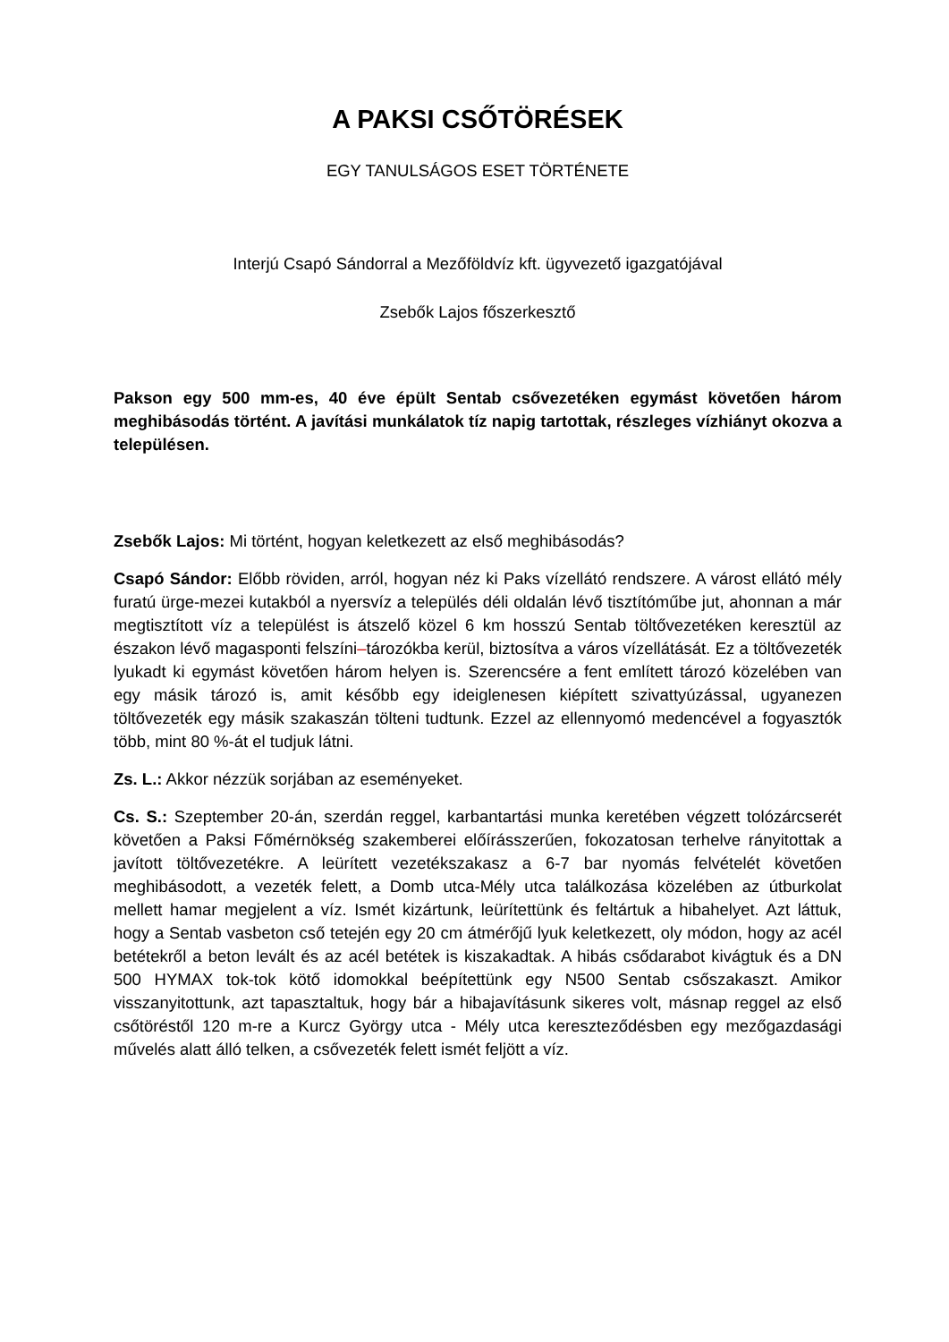A PAKSI CSŐTÖRÉSEK
EGY TANULSÁGOS ESET TÖRTÉNETE
Interjú Csapó Sándorral a Mezőföldvíz kft. ügyvezető igazgatójával
Zsebők Lajos főszerkesztő
Pakson egy 500 mm-es, 40 éve épült Sentab csővezetéken egymást követően három meghibásodás történt. A javítási munkálatok tíz napig tartottak, részleges vízhiányt okozva a településen.
Zsebők Lajos: Mi történt, hogyan keletkezett az első meghibásodás?
Csapó Sándor: Előbb röviden, arról, hogyan néz ki Paks vízellátó rendszere. A várost ellátó mély furatú ürge-mezei kutakból a nyersvíz a település déli oldalán lévő tisztítóműbe jut, ahonnan a már megtisztított víz a települést is átszelő közel 6 km hosszú Sentab töltővezetéken keresztül az északon lévő magasponti felszíni–tározókba kerül, biztosítva a város vízellátását. Ez a töltővezeték lyukadt ki egymást követően három helyen is. Szerencsére a fent említett tározó közelében van egy másik tározó is, amit később egy ideiglenesen kiépített szivattyúzással, ugyanezen töltővezeték egy másik szakaszán tölteni tudtunk. Ezzel az ellennyomó medencével a fogyasztók több, mint 80 %-át el tudjuk látni.
Zs. L.: Akkor nézzük sorjában az eseményeket.
Cs. S.: Szeptember 20-án, szerdán reggel, karbantartási munka keretében végzett tolózárcserét követően a Paksi Főmérnökség szakemberei előírásszerűen, fokozatosan terhelve rányitottak a javított töltővezetékre. A leürített vezetékszakasz a 6-7 bar nyomás felvételét követően meghibásodott, a vezeték felett, a Domb utca-Mély utca találkozása közelében az útburkolat mellett hamar megjelent a víz. Ismét kizártunk, leürítettünk és feltártuk a hibahelyet. Azt láttuk, hogy a Sentab vasbeton cső tetején egy 20 cm átmérőjű lyuk keletkezett, oly módon, hogy az acél betétekről a beton levált és az acél betétek is kiszakadtak. A hibás csődarabot kivágtuk és a DN 500 HYMAX tok-tok kötő idomokkal beépítettünk egy N500 Sentab csőszakaszt. Amikor visszanyitottunk, azt tapasztaltuk, hogy bár a hibajavításunk sikeres volt, másnap reggel az első csőtöréstől 120 m-re a Kurcz György utca - Mély utca kereszteződésben egy mezőgazdasági művelés alatt álló telken, a csővezeték felett ismét feljött a víz.